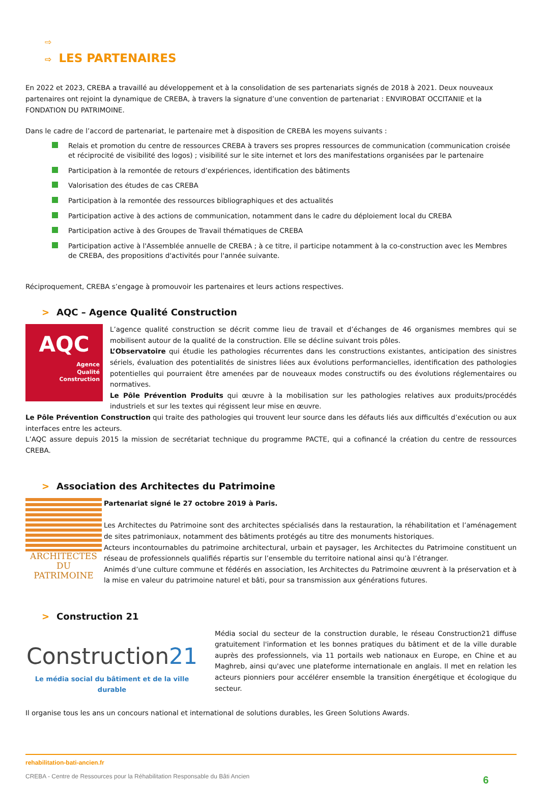⇨
⇨ LES PARTENAIRES
En 2022 et 2023, CREBA a travaillé au développement et à la consolidation de ses partenariats signés de 2018 à 2021. Deux nouveaux partenaires ont rejoint la dynamique de CREBA, à travers la signature d’une convention de partenariat : ENVIROBAT OCCITANIE et la FONDATION DU PATRIMOINE.
Dans le cadre de l’accord de partenariat, le partenaire met à disposition de CREBA les moyens suivants :
Relais et promotion du centre de ressources CREBA à travers ses propres ressources de communication (communication croisée et réciprocité de visibilité des logos) ; visibilité sur le site internet et lors des manifestations organisées par le partenaire
Participation à la remontée de retours d’expériences, identification des bâtiments
Valorisation des études de cas CREBA
Participation à la remontée des ressources bibliographiques et des actualités
Participation active à des actions de communication, notamment dans le cadre du déploiement local du CREBA
Participation active à des Groupes de Travail thématiques de CREBA
Participation active à l'Assemblée annuelle de CREBA ; à ce titre, il participe notamment à la co-construction avec les Membres de CREBA, des propositions d'activités pour l'année suivante.
Réciproquement, CREBA s’engage à promouvoir les partenaires et leurs actions respectives.
> AQC – Agence Qualité Construction
AQC
Agence
Qualité
Construction
L’agence qualité construction se décrit comme lieu de travail et d’échanges de 46 organismes membres qui se mobilisent autour de la qualité de la construction. Elle se décline suivant trois pôles.
L’Observatoire qui étudie les pathologies récurrentes dans les constructions existantes, anticipation des sinistres sériels, évaluation des potentialités de sinistres liées aux évolutions performancielles, identification des pathologies potentielles qui pourraient être amenées par de nouveaux modes constructifs ou des évolutions réglementaires ou normatives.
Le Pôle Prévention Produits qui œuvre à la mobilisation sur les pathologies relatives aux produits/procédés industriels et sur les textes qui régissent leur mise en œuvre.
Le Pôle Prévention Construction qui traite des pathologies qui trouvent leur source dans les défauts liés aux difficultés d’exécution ou aux interfaces entre les acteurs.
L’AQC assure depuis 2015 la mission de secrétariat technique du programme PACTE, qui a cofinancé la création du centre de ressources CREBA.
> Association des Architectes du Patrimoine
ARCHITECTES
DU PATRIMOINE
Partenariat signé le 27 octobre 2019 à Paris.
Les Architectes du Patrimoine sont des architectes spécialisés dans la restauration, la réhabilitation et l’aménagement de sites patrimoniaux, notamment des bâtiments protégés au titre des monuments historiques.
Acteurs incontournables du patrimoine architectural, urbain et paysager, les Architectes du Patrimoine constituent un réseau de professionnels qualifiés répartis sur l’ensemble du territoire national ainsi qu’à l’étranger.
Animés d’une culture commune et fédérés en association, les Architectes du Patrimoine œuvrent à la préservation et à la mise en valeur du patrimoine naturel et bâti, pour sa transmission aux générations futures.
> Construction 21
Construction21
Le média social du bâtiment et de la ville durable
Média social du secteur de la construction durable, le réseau Construction21 diffuse gratuitement l'information et les bonnes pratiques du bâtiment et de la ville durable auprès des professionnels, via 11 portails web nationaux en Europe, en Chine et au Maghreb, ainsi qu'avec une plateforme internationale en anglais. Il met en relation les acteurs pionniers pour accélérer ensemble la transition énergétique et écologique du secteur.
Il organise tous les ans un concours national et international de solutions durables, les Green Solutions Awards.
rehabilitation-bati-ancien.fr
CREBA - Centre de Ressources pour la Réhabilitation Responsable du Bâti Ancien 6